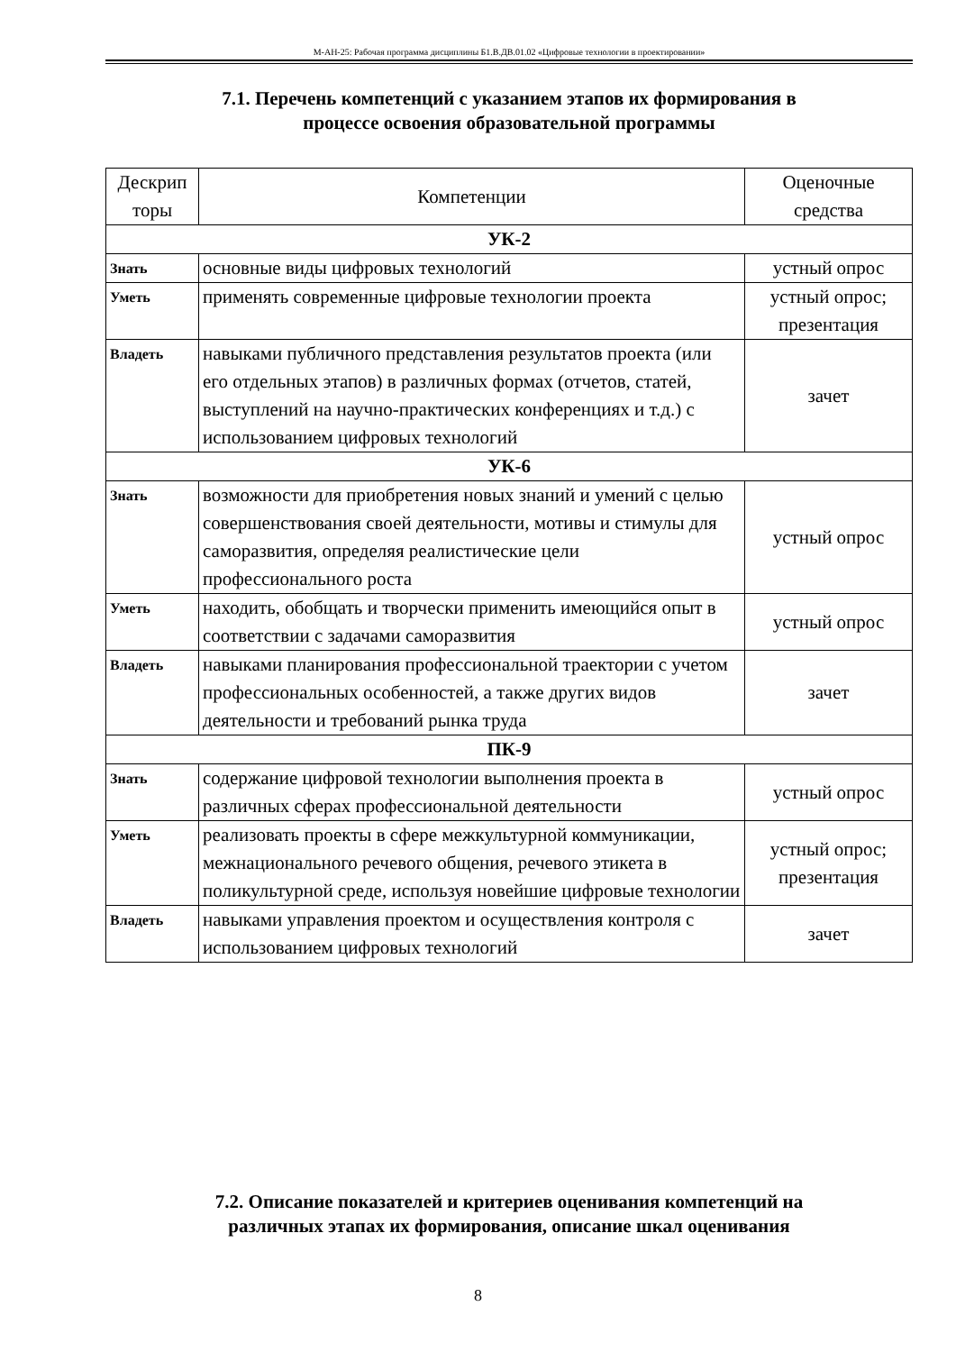М-АН-25: Рабочая программа дисциплины Б1.В.ДВ.01.02 «Цифровые технологии в проектировании»
7.1. Перечень компетенций с указанием этапов их формирования в
процессе освоения образовательной программы
| Дескрип торы | Компетенции | Оценочные средства |
| --- | --- | --- |
| УК-2 | | |
| Знать | основные виды цифровых технологий | устный опрос |
| Уметь | применять современные цифровые технологии проекта | устный опрос; презентация |
| Владеть | навыками публичного представления результатов проекта (или его отдельных этапов) в различных формах (отчетов, статей, выступлений на научно-практических конференциях и т.д.) с использованием цифровых технологий | зачет |
| УК-6 | | |
| Знать | возможности для приобретения новых знаний и умений с целью совершенствования своей деятельности, мотивы и стимулы для саморазвития, определяя реалистические цели профессионального роста | устный опрос |
| Уметь | находить, обобщать и творчески применить имеющийся опыт в соответствии с задачами саморазвития | устный опрос |
| Владеть | навыками планирования профессиональной траектории с учетом профессиональных особенностей, а также других видов деятельности и требований рынка труда | зачет |
| ПК-9 | | |
| Знать | содержание цифровой технологии выполнения проекта в различных сферах профессиональной деятельности | устный опрос |
| Уметь | реализовать проекты в сфере межкультурной коммуникации, межнационального речевого общения, речевого этикета в поликультурной среде, используя новейшие цифровые технологии | устный опрос; презентация |
| Владеть | навыками управления проектом и осуществления контроля с использованием цифровых технологий | зачет |
7.2. Описание показателей и критериев оценивания компетенций на
различных этапах их формирования, описание шкал оценивания
8